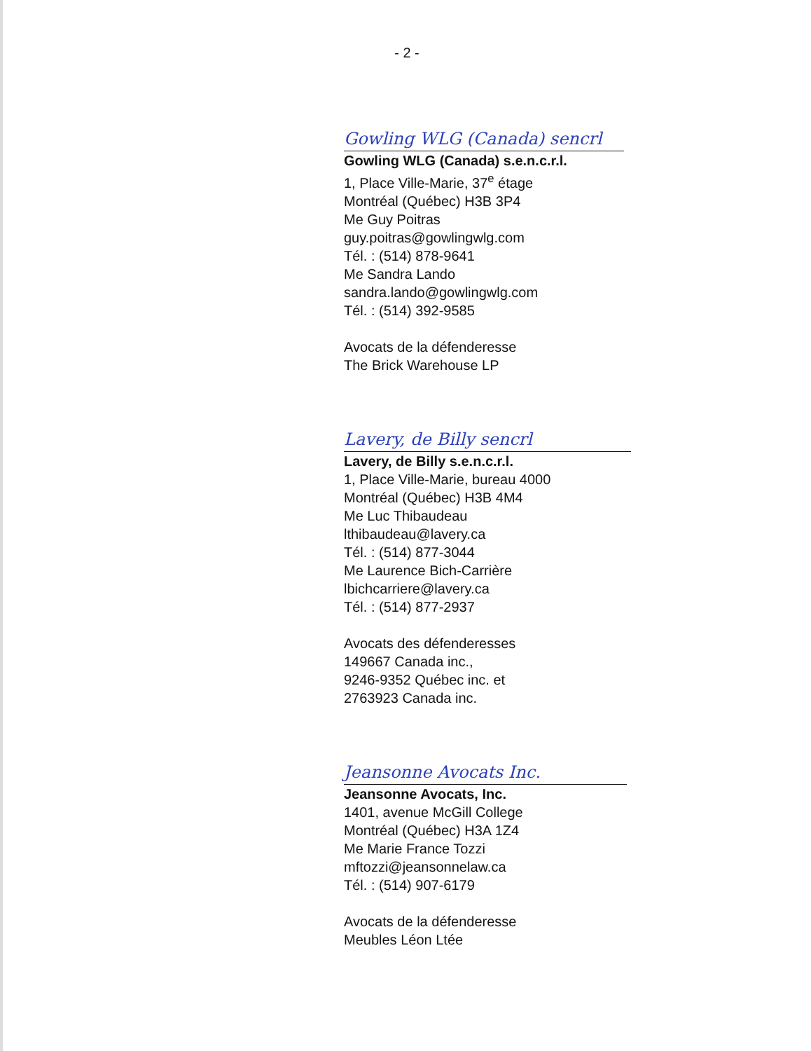- 2 -
Gowling WLG (Canada) sencrl
Gowling WLG (Canada) s.e.n.c.r.l.
1, Place Ville-Marie, 37<sup>e</sup> étage
Montréal (Québec) H3B 3P4
Me Guy Poitras
guy.poitras@gowlingwlg.com
Tél. : (514) 878-9641
Me Sandra Lando
sandra.lando@gowlingwlg.com
Tél. : (514) 392-9585
Avocats de la défenderesse
The Brick Warehouse LP
Lavery, de Billy sencrl
Lavery, de Billy s.e.n.c.r.l.
1, Place Ville-Marie, bureau 4000
Montréal (Québec) H3B 4M4
Me Luc Thibaudeau
lthibaudeau@lavery.ca
Tél. : (514) 877-3044
Me Laurence Bich-Carrière
lbichcarriere@lavery.ca
Tél. : (514) 877-2937
Avocats des défenderesses
149667 Canada inc.,
9246-9352 Québec inc. et
2763923 Canada inc.
Jeansonne Avocats Inc.
Jeansonne Avocats, Inc.
1401, avenue McGill College
Montréal (Québec) H3A 1Z4
Me Marie France Tozzi
mftozzi@jeansonnelaw.ca
Tél. : (514) 907-6179
Avocats de la défenderesse
Meubles Léon Ltée